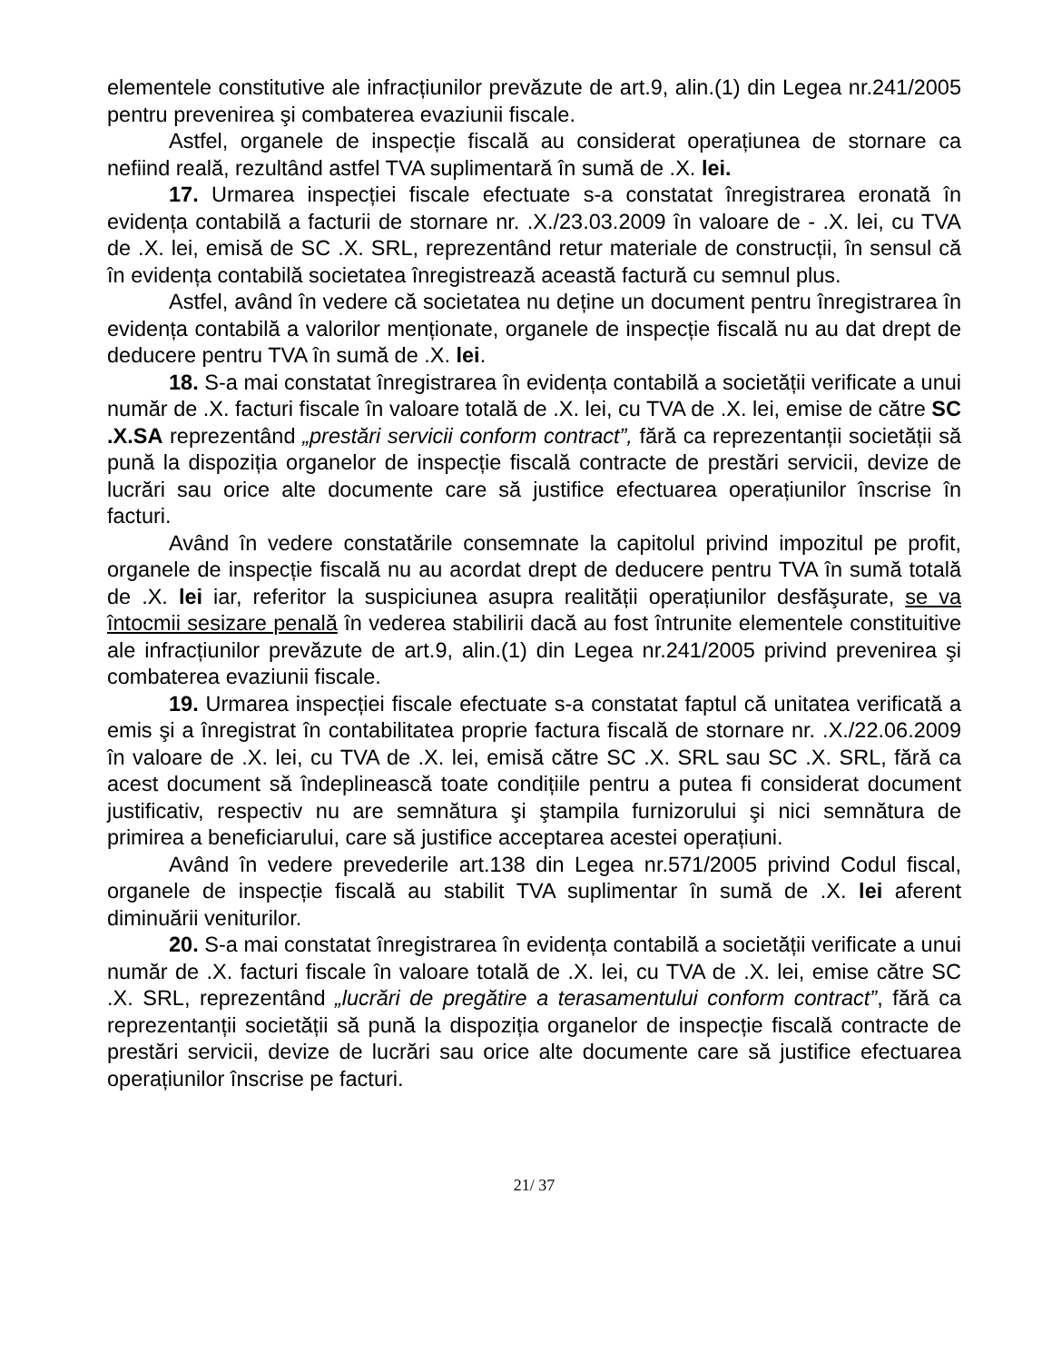elementele constitutive ale infracțiunilor prevăzute de art.9, alin.(1) din Legea nr.241/2005 pentru prevenirea şi combaterea evaziunii fiscale.
Astfel, organele de inspecție fiscală au considerat operațiunea de stornare ca nefiind reală, rezultând astfel TVA suplimentară în sumă de .X. lei.
17. Urmarea inspecției fiscale efectuate s-a constatat înregistrarea eronată în evidența contabilă a facturii de stornare nr. .X./23.03.2009 în valoare de - .X. lei, cu TVA de .X. lei, emisă de SC .X. SRL, reprezentând retur materiale de construcții, în sensul că în evidența contabilă societatea înregistrează această factură cu semnul plus.
Astfel, având în vedere că societatea nu deține un document pentru înregistrarea în evidența contabilă a valorilor menționate, organele de inspecție fiscală nu au dat drept de deducere pentru TVA în sumă de .X. lei.
18. S-a mai constatat înregistrarea în evidența contabilă a societății verificate a unui număr de .X. facturi fiscale în valoare totală de .X. lei, cu TVA de .X. lei, emise de către SC .X.SA reprezentând „prestări servicii conform contract”, fără ca reprezentanții societății să pună la dispoziția organelor de inspecție fiscală contracte de prestări servicii, devize de lucrări sau orice alte documente care să justifice efectuarea operațiunilor înscrise în facturi.
Având în vedere constatările consemnate la capitolul privind impozitul pe profit, organele de inspecție fiscală nu au acordat drept de deducere pentru TVA în sumă totală de .X. lei iar, referitor la suspiciunea asupra realității operațiunilor desfăşurate, se va întocmii sesizare penală în vederea stabilirii dacă au fost întrunite elementele constituitive ale infracțiunilor prevăzute de art.9, alin.(1) din Legea nr.241/2005 privind prevenirea şi combaterea evaziunii fiscale.
19. Urmarea inspecției fiscale efectuate s-a constatat faptul că unitatea verificată a emis şi a înregistrat în contabilitatea proprie factura fiscală de stornare nr. .X./22.06.2009 în valoare de .X. lei, cu TVA de .X. lei, emisă către SC .X. SRL sau SC .X. SRL, fără ca acest document să îndeplinească toate condițiile pentru a putea fi considerat document justificativ, respectiv nu are semnătura şi ştampila furnizorului şi nici semnătura de primirea a beneficiarului, care să justifice acceptarea acestei operațiuni.
Având în vedere prevederile art.138 din Legea nr.571/2005 privind Codul fiscal, organele de inspecție fiscală au stabilit TVA suplimentar în sumă de .X. lei aferent diminuării veniturilor.
20. S-a mai constatat înregistrarea în evidența contabilă a societății verificate a unui număr de .X. facturi fiscale în valoare totală de .X. lei, cu TVA de .X. lei, emise către SC .X. SRL, reprezentând „lucrări de pregătire a terasamentului conform contract”, fără ca reprezentanții societății să pună la dispoziția organelor de inspecție fiscală contracte de prestări servicii, devize de lucrări sau orice alte documente care să justifice efectuarea operațiunilor înscrise pe facturi.
21/ 37